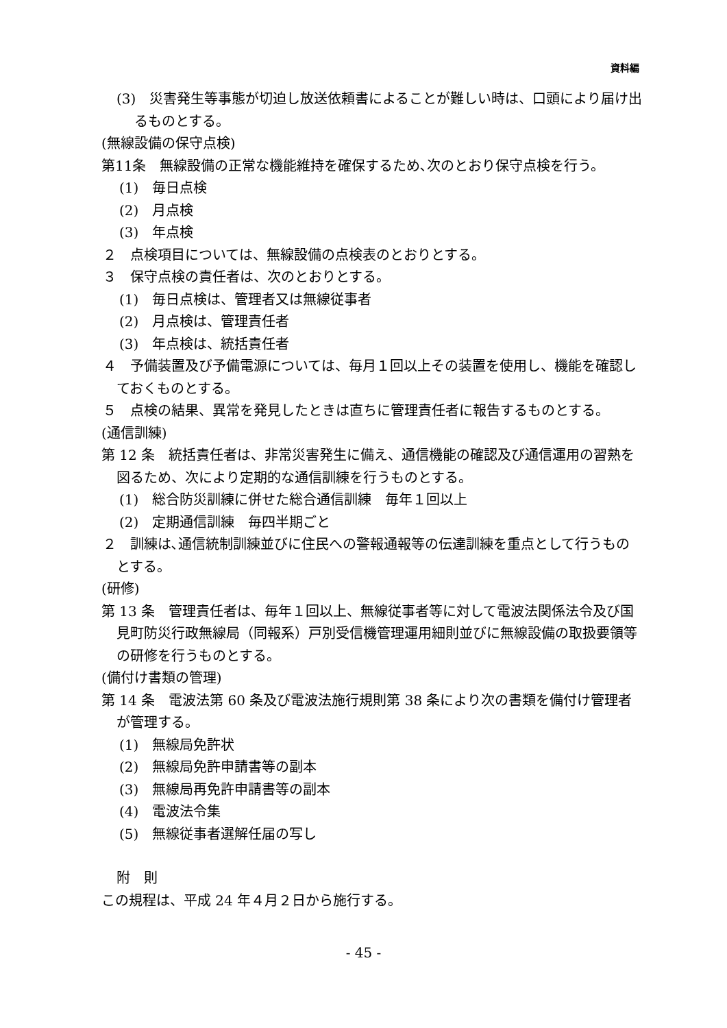資料編
(3)　災害発生等事態が切迫し放送依頼書によることが難しい時は、口頭により届け出るものとする。
(無線設備の保守点検)
第11条　無線設備の正常な機能維持を確保するため､次のとおり保守点検を行う。
(1)　毎日点検
(2)　月点検
(3)　年点検
２　点検項目については、無線設備の点検表のとおりとする。
３　保守点検の責任者は、次のとおりとする。
(1)　毎日点検は、管理者又は無線従事者
(2)　月点検は、管理責任者
(3)　年点検は、統括責任者
４　予備装置及び予備電源については、毎月１回以上その装置を使用し、機能を確認しておくものとする。
５　点検の結果、異常を発見したときは直ちに管理責任者に報告するものとする。
(通信訓練)
第 12 条　統括責任者は、非常災害発生に備え、通信機能の確認及び通信運用の習熟を図るため、次により定期的な通信訓練を行うものとする。
(1)　総合防災訓練に併せた総合通信訓練　毎年１回以上
(2)　定期通信訓練　毎四半期ごと
２　訓練は､通信統制訓練並びに住民への警報通報等の伝達訓練を重点として行うものとする。
(研修)
第 13 条　管理責任者は、毎年１回以上、無線従事者等に対して電波法関係法令及び国見町防災行政無線局（同報系）戸別受信機管理運用細則並びに無線設備の取扱要領等の研修を行うものとする。
(備付け書類の管理)
第 14 条　電波法第 60 条及び電波法施行規則第 38 条により次の書類を備付け管理者が管理する。
(1)　無線局免許状
(2)　無線局免許申請書等の副本
(3)　無線局再免許申請書等の副本
(4)　電波法令集
(5)　無線従事者選解任届の写し
附　則
この規程は、平成 24 年４月２日から施行する。
- 45 -